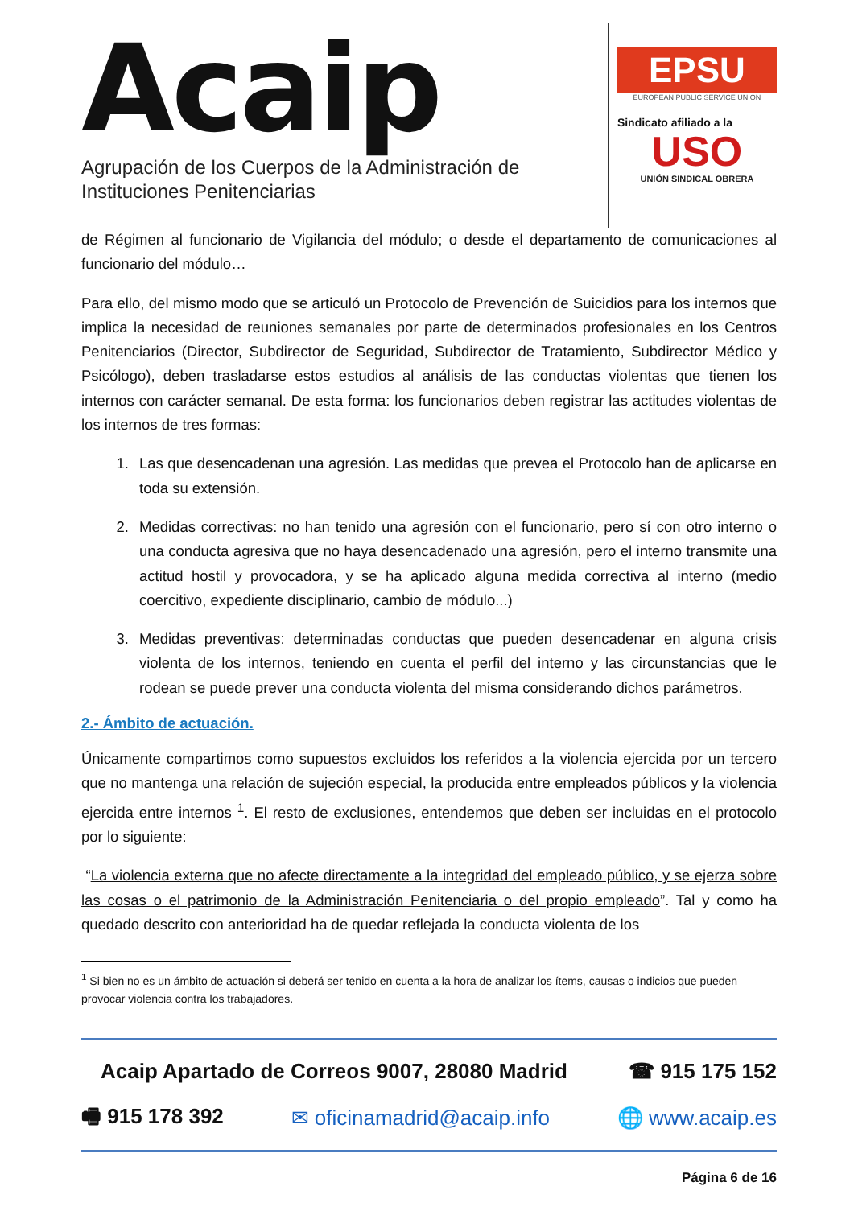Acaip
Agrupación de los Cuerpos de la Administración de
Instituciones Penitenciarias
EPSU
EUROPEAN PUBLIC SERVICE UNION
Sindicato afiliado a la
USO
UNIÓN SINDICAL OBRERA
de Régimen al funcionario de Vigilancia del módulo; o desde el departamento de comunicaciones al funcionario del módulo…
Para ello, del mismo modo que se articuló un Protocolo de Prevención de Suicidios para los internos que implica la necesidad de reuniones semanales por parte de determinados profesionales en los Centros Penitenciarios (Director, Subdirector de Seguridad, Subdirector de Tratamiento, Subdirector Médico y Psicólogo), deben trasladarse estos estudios al análisis de las conductas violentas que tienen los internos con carácter semanal. De esta forma: los funcionarios deben registrar las actitudes violentas de los internos de tres formas:
1. Las que desencadenan una agresión. Las medidas que prevea el Protocolo han de aplicarse en toda su extensión.
2. Medidas correctivas: no han tenido una agresión con el funcionario, pero sí con otro interno o una conducta agresiva que no haya desencadenado una agresión, pero el interno transmite una actitud hostil y provocadora, y se ha aplicado alguna medida correctiva al interno (medio coercitivo, expediente disciplinario, cambio de módulo...)
3. Medidas preventivas: determinadas conductas que pueden desencadenar en alguna crisis violenta de los internos, teniendo en cuenta el perfil del interno y las circunstancias que le rodean se puede prever una conducta violenta del misma considerando dichos parámetros.
2.- Ámbito de actuación.
Únicamente compartimos como supuestos excluidos los referidos a la violencia ejercida por un tercero que no mantenga una relación de sujeción especial, la producida entre empleados públicos y la violencia ejercida entre internos <sup>1</sup>. El resto de exclusiones, entendemos que deben ser incluidas en el protocolo por lo siguiente:
“La violencia externa que no afecte directamente a la integridad del empleado público, y se ejerza sobre las cosas o el patrimonio de la Administración Penitenciaria o del propio empleado”. Tal y como ha quedado descrito con anterioridad ha de quedar reflejada la conducta violenta de los
<sup>1</sup> Si bien no es un ámbito de actuación si deberá ser tenido en cuenta a la hora de analizar los ítems, causas o indicios que pueden provocar violencia contra los trabajadores.
Acaip Apartado de Correos 9007, 28080 Madrid ☎ 915 175 152
🖷 915 178 392 ✉ oficinamadrid@acaip.info 🌐 www.acaip.es
Página 6 de 16